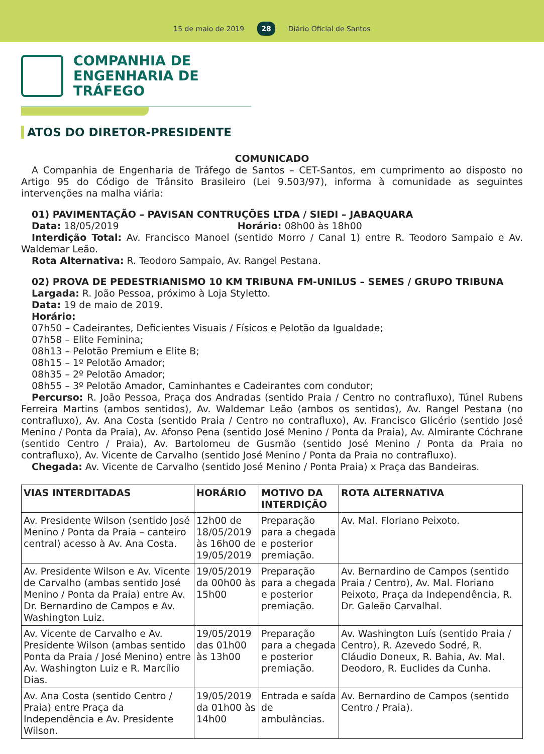15 de maio de 2019 28 Diário Oficial de Santos
COMPANHIA DE
ENGENHARIA DE
TRÁFEGO
ATOS DO DIRETOR-PRESIDENTE
COMUNICADO
A Companhia de Engenharia de Tráfego de Santos – CET-Santos, em cumprimento ao disposto no Artigo 95 do Código de Trânsito Brasileiro (Lei 9.503/97), informa à comunidade as seguintes intervenções na malha viária:
01) PAVIMENTAÇÃO – PAVISAN CONTRUÇÕES LTDA / SIEDI – JABAQUARA
Data: 18/05/2019 Horário: 08h00 às 18h00
Interdição Total: Av. Francisco Manoel (sentido Morro / Canal 1) entre R. Teodoro Sampaio e Av. Waldemar Leão.
Rota Alternativa: R. Teodoro Sampaio, Av. Rangel Pestana.
02) PROVA DE PEDESTRIANISMO 10 KM TRIBUNA FM-UNILUS – SEMES / GRUPO TRIBUNA
Largada: R. João Pessoa, próximo à Loja Styletto.
Data: 19 de maio de 2019.
Horário:
07h50 – Cadeirantes, Deficientes Visuais / Físicos e Pelotão da Igualdade;
07h58 – Elite Feminina;
08h13 – Pelotão Premium e Elite B;
08h15 – 1º Pelotão Amador;
08h35 – 2º Pelotão Amador;
08h55 – 3º Pelotão Amador, Caminhantes e Cadeirantes com condutor;
Percurso: R. João Pessoa, Praça dos Andradas (sentido Praia / Centro no contrafluxo), Túnel Rubens Ferreira Martins (ambos sentidos), Av. Waldemar Leão (ambos os sentidos), Av. Rangel Pestana (no contrafluxo), Av. Ana Costa (sentido Praia / Centro no contrafluxo), Av. Francisco Glicério (sentido José Menino / Ponta da Praia), Av. Afonso Pena (sentido José Menino / Ponta da Praia), Av. Almirante Cóchrane (sentido Centro / Praia), Av. Bartolomeu de Gusmão (sentido José Menino / Ponta da Praia no contrafluxo), Av. Vicente de Carvalho (sentido José Menino / Ponta da Praia no contrafluxo).
Chegada: Av. Vicente de Carvalho (sentido José Menino / Ponta Praia) x Praça das Bandeiras.
| VIAS INTERDITADAS | HORÁRIO | MOTIVO DA INTERDIÇÃO | ROTA ALTERNATIVA |
| --- | --- | --- | --- |
| Av. Presidente Wilson (sentido José Menino / Ponta da Praia – canteiro central) acesso à Av. Ana Costa. | 12h00 de 18/05/2019 às 16h00 de 19/05/2019 | Preparação para a chegada e posterior premiação. | Av. Mal. Floriano Peixoto. |
| Av. Presidente Wilson e Av. Vicente de Carvalho (ambas sentido José Menino / Ponta da Praia) entre Av. Dr. Bernardino de Campos e Av. Washington Luiz. | 19/05/2019 da 00h00 às 15h00 | Preparação para a chegada e posterior premiação. | Av. Bernardino de Campos (sentido Praia / Centro), Av. Mal. Floriano Peixoto, Praça da Independência, R. Dr. Galeão Carvalhal. |
| Av. Vicente de Carvalho e Av. Presidente Wilson (ambas sentido Ponta da Praia / José Menino) entre Av. Washington Luiz e R. Marcílio Dias. | 19/05/2019 das 01h00 às 13h00 | Preparação para a chegada e posterior premiação. | Av. Washington Luís (sentido Praia / Centro), R. Azevedo Sodré, R. Cláudio Doneux, R. Bahia, Av. Mal. Deodoro, R. Euclides da Cunha. |
| Av. Ana Costa (sentido Centro / Praia) entre Praça da Independência e Av. Presidente Wilson. | 19/05/2019 da 01h00 às 14h00 | Entrada e saída de ambulâncias. | Av. Bernardino de Campos (sentido Centro / Praia). |